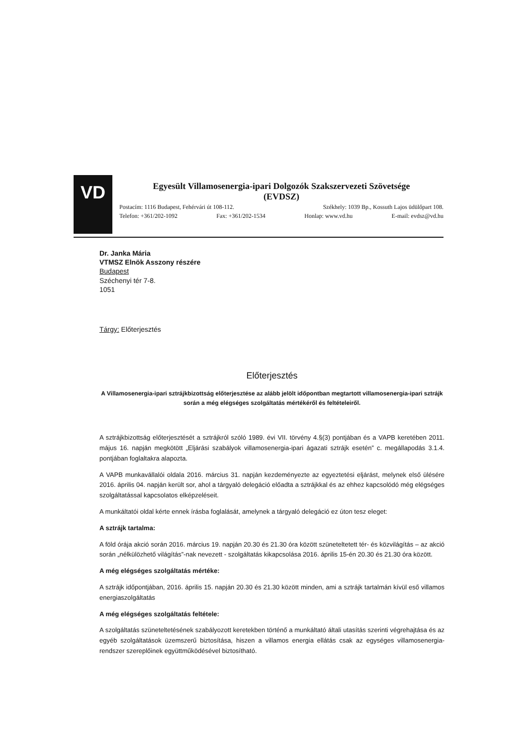VD
Egyesült Villamosenergia-ipari Dolgozók Szakszervezeti Szövetsége
(EVDSZ)
Postacím: 1116 Budapest, Fehérvári út 108-112. Székhely: 1039 Bp., Kossuth Lajos üdülőpart 108.
Telefon: +361/202-1092 Fax: +361/202-1534 Honlap: www.vd.hu E-mail: evdsz@vd.hu
Dr. Janka Mária
VTMSZ Elnök Asszony részére
Budapest
Széchenyi tér 7-8.
1051
Tárgy: Előterjesztés
Előterjesztés
A Villamosenergia-ipari sztrájkbizottság előterjesztése az alább jelölt időpontban megtartott villamosenergia-ipari sztrájk során a még elégséges szolgáltatás mértékéről és feltételeiről.
A sztrájkbizottság előterjesztését a sztrájkról szóló 1989. évi VII. törvény 4.§(3) pontjában és a VAPB keretében 2011. május 16. napján megkötött „Eljárási szabályok villamosenergia-ipari ágazati sztrájk esetén” c. megállapodás 3.1.4. pontjában foglaltakra alapozta.
A VAPB munkavállalói oldala 2016. március 31. napján kezdeményezte az egyeztetési eljárást, melynek első ülésére 2016. április 04. napján került sor, ahol a tárgyaló delegáció előadta a sztrájkkal és az ehhez kapcsolódó még elégséges szolgáltatással kapcsolatos elképzeléseit.
A munkáltatói oldal kérte ennek írásba foglalását, amelynek a tárgyaló delegáció ez úton tesz eleget:
A sztrájk tartalma:
A föld órája akció során 2016. március 19. napján 20.30 és 21.30 óra között szüneteltetett tér- és közvilágítás – az akció során „nélkülözhető világítás”-nak nevezett - szolgáltatás kikapcsolása 2016. április 15-én 20.30 és 21.30 óra között.
A még elégséges szolgáltatás mértéke:
A sztrájk időpontjában, 2016. április 15. napján 20.30 és 21.30 között minden, ami a sztrájk tartalmán kívül eső villamos energiaszolgáltatás
A még elégséges szolgáltatás feltétele:
A szolgáltatás szüneteltetésének szabályozott keretekben történő a munkáltató általi utasítás szerinti végrehajtása és az egyéb szolgáltatások üzemszerű biztosítása, hiszen a villamos energia ellátás csak az egységes villamosenergia-rendszer szereplőinek együttműködésével biztosítható.